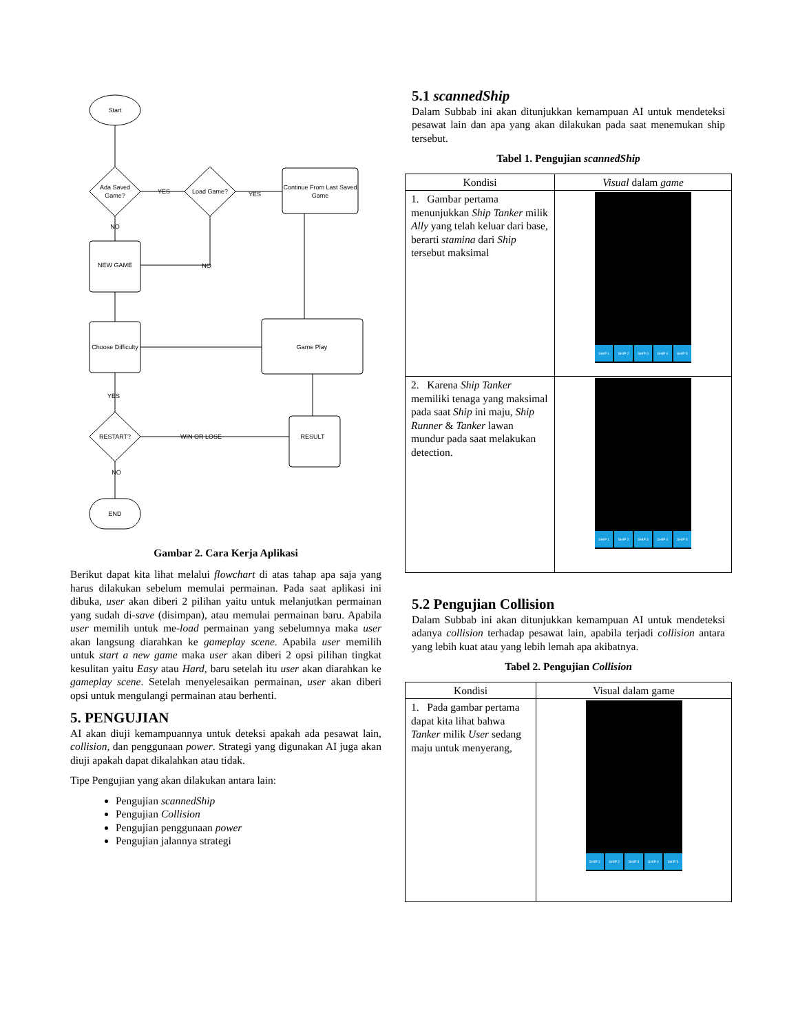Start
Ada Saved
Game?
Load Game?
Continue From Last Saved
Game
NEW GAME
Choose Difficulty
Game Play
RESULT
RESTART?
END
YES
YES
NO
NO
YES
WIN OR LOSE
NO
Gambar 2. Cara Kerja Aplikasi
Berikut dapat kita lihat melalui flowchart di atas tahap apa saja yang harus dilakukan sebelum memulai permainan. Pada saat aplikasi ini dibuka, user akan diberi 2 pilihan yaitu untuk melanjutkan permainan yang sudah di-save (disimpan), atau memulai permainan baru. Apabila user memilih untuk me-load permainan yang sebelumnya maka user akan langsung diarahkan ke gameplay scene. Apabila user memilih untuk start a new game maka user akan diberi 2 opsi pilihan tingkat kesulitan yaitu Easy atau Hard, baru setelah itu user akan diarahkan ke gameplay scene. Setelah menyelesaikan permainan, user akan diberi opsi untuk mengulangi permainan atau berhenti.
5. PENGUJIAN
AI akan diuji kemampuannya untuk deteksi apakah ada pesawat lain, collision, dan penggunaan power. Strategi yang digunakan AI juga akan diuji apakah dapat dikalahkan atau tidak.
Tipe Pengujian yang akan dilakukan antara lain:
Pengujian scannedShip
Pengujian Collision
Pengujian penggunaan power
Pengujian jalannya strategi
5.1 scannedShip
Dalam Subbab ini akan ditunjukkan kemampuan AI untuk mendeteksi pesawat lain dan apa yang akan dilakukan pada saat menemukan ship tersebut.
Tabel 1. Pengujian scannedShip
| Kondisi | Visual dalam game |
| --- | --- |
| 1. Gambar pertama menunjukkan Ship Tanker milik Ally yang telah keluar dari base, berarti stamina dari Ship tersebut maksimal | SHIP 1 SHIP 2 SHIP 3 SHIP 4 SHIP 5 |
| 2. Karena Ship Tanker memiliki tenaga yang maksimal pada saat Ship ini maju, Ship Runner & Tanker lawan mundur pada saat melakukan detection. | SHIP 1 SHIP 2 SHIP 3 SHIP 4 SHIP 5 |
5.2 Pengujian Collision
Dalam Subbab ini akan ditunjukkan kemampuan AI untuk mendeteksi adanya collision terhadap pesawat lain, apabila terjadi collision antara yang lebih kuat atau yang lebih lemah apa akibatnya.
Tabel 2. Pengujian Collision
| Kondisi | Visual dalam game |
| --- | --- |
| 1. Pada gambar pertama dapat kita lihat bahwa Tanker milik User sedang maju untuk menyerang, | SHIP 1 SHIP 2 SHIP 3 SHIP 4 SHIP 5 |